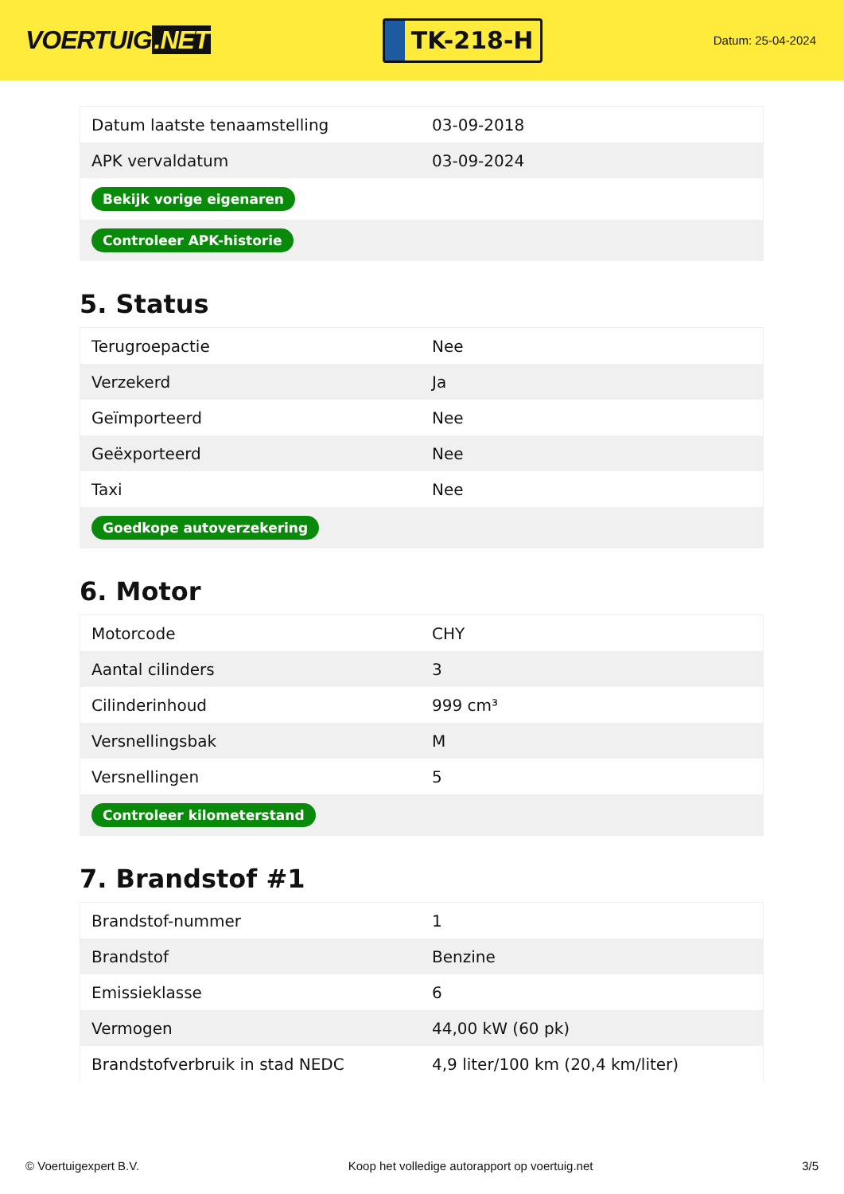VOERTUIG.NET
TK-218-H
Datum: 25-04-2024
| Datum laatste tenaamstelling | 03-09-2018 |
| APK vervaldatum | 03-09-2024 |
| Bekijk vorige eigenaren | |
| Controleer APK-historie | |
5. Status
| Terugroepactie | Nee |
| Verzekerd | Ja |
| Geïmporteerd | Nee |
| Geëxporteerd | Nee |
| Taxi | Nee |
| Goedkope autoverzekering | |
6. Motor
| Motorcode | CHY |
| Aantal cilinders | 3 |
| Cilinderinhoud | 999 cm³ |
| Versnellingsbak | M |
| Versnellingen | 5 |
| Controleer kilometerstand | |
7. Brandstof #1
| Brandstof-nummer | 1 |
| Brandstof | Benzine |
| Emissieklasse | 6 |
| Vermogen | 44,00 kW (60 pk) |
| Brandstofverbruik in stad NEDC | 4,9 liter/100 km (20,4 km/liter) |
© Voertuigexpert B.V. Koop het volledige autorapport op voertuig.net 3/5